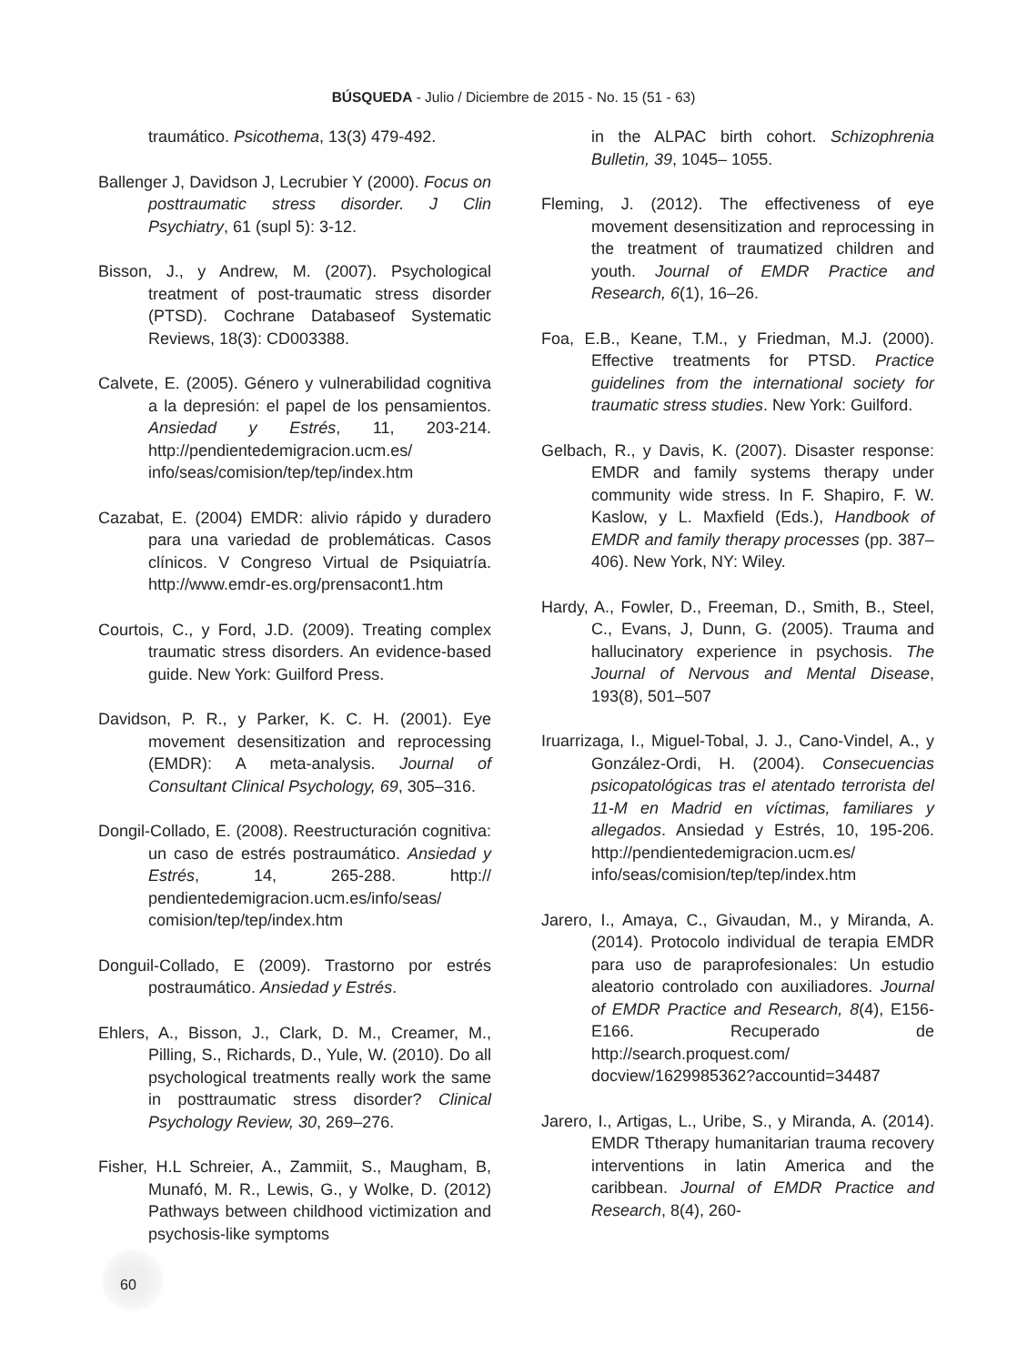BÚSQUEDA - Julio / Diciembre de 2015 - No. 15 (51 - 63)
traumático. Psicothema, 13(3) 479-492.
Ballenger J, Davidson J, Lecrubier Y (2000). Focus on posttraumatic stress disorder. J Clin Psychiatry, 61 (supl 5): 3-12.
Bisson, J., y Andrew, M. (2007). Psychological treatment of post-traumatic stress disorder (PTSD). Cochrane Databaseof Systematic Reviews, 18(3): CD003388.
Calvete, E. (2005). Género y vulnerabilidad cognitiva a la depresión: el papel de los pensamientos. Ansiedad y Estrés, 11, 203-214. http://pendientedemigracion.ucm.es/ info/seas/comision/tep/tep/index.htm
Cazabat, E. (2004) EMDR: alivio rápido y duradero para una variedad de problemáticas. Casos clínicos. V Congreso Virtual de Psiquiatría. http://www.emdr-es.org/prensacont1.htm
Courtois, C., y Ford, J.D. (2009). Treating complex traumatic stress disorders. An evidence-based guide. New York: Guilford Press.
Davidson, P. R., y Parker, K. C. H. (2001). Eye movement desensitization and reprocessing (EMDR): A meta-analysis. Journal of Consultant Clinical Psychology, 69, 305–316.
Dongil-Collado, E. (2008). Reestructuración cognitiva: un caso de estrés postraumático. Ansiedad y Estrés, 14, 265-288. http:// pendientedemigracion.ucm.es/info/seas/ comision/tep/tep/index.htm
Donguil-Collado, E (2009). Trastorno por estrés postraumático. Ansiedad y Estrés.
Ehlers, A., Bisson, J., Clark, D. M., Creamer, M., Pilling, S., Richards, D., Yule, W. (2010). Do all psychological treatments really work the same in posttraumatic stress disorder? Clinical Psychology Review, 30, 269–276.
Fisher, H.L Schreier, A., Zammiit, S., Maugham, B, Munafó, M. R., Lewis, G., y Wolke, D. (2012) Pathways between childhood victimization and psychosis-like symptoms
in the ALPAC birth cohort. Schizophrenia Bulletin, 39, 1045– 1055.
Fleming, J. (2012). The effectiveness of eye movement desensitization and reprocessing in the treatment of traumatized children and youth. Journal of EMDR Practice and Research, 6(1), 16–26.
Foa, E.B., Keane, T.M., y Friedman, M.J. (2000). Effective treatments for PTSD. Practice guidelines from the international society for traumatic stress studies. New York: Guilford.
Gelbach, R., y Davis, K. (2007). Disaster response: EMDR and family systems therapy under community wide stress. In F. Shapiro, F. W. Kaslow, y L. Maxfield (Eds.), Handbook of EMDR and family therapy processes (pp. 387–406). New York, NY: Wiley.
Hardy, A., Fowler, D., Freeman, D., Smith, B., Steel, C., Evans, J, Dunn, G. (2005). Trauma and hallucinatory experience in psychosis. The Journal of Nervous and Mental Disease, 193(8), 501–507
Iruarrizaga, I., Miguel-Tobal, J. J., Cano-Vindel, A., y González-Ordi, H. (2004). Consecuencias psicopatológicas tras el atentado terrorista del 11-M en Madrid en víctimas, familiares y allegados. Ansiedad y Estrés, 10, 195-206. http://pendientedemigracion.ucm.es/ info/seas/comision/tep/tep/index.htm
Jarero, I., Amaya, C., Givaudan, M., y Miranda, A. (2014). Protocolo individual de terapia EMDR para uso de paraprofesionales: Un estudio aleatorio controlado con auxiliadores. Journal of EMDR Practice and Research, 8(4), E156-E166. Recuperado de http://search.proquest.com/ docview/1629985362?accountid=34487
Jarero, I., Artigas, L., Uribe, S., y Miranda, A. (2014). EMDR Ttherapy humanitarian trauma recovery interventions in latin America and the caribbean. Journal of EMDR Practice and Research, 8(4), 260-
60